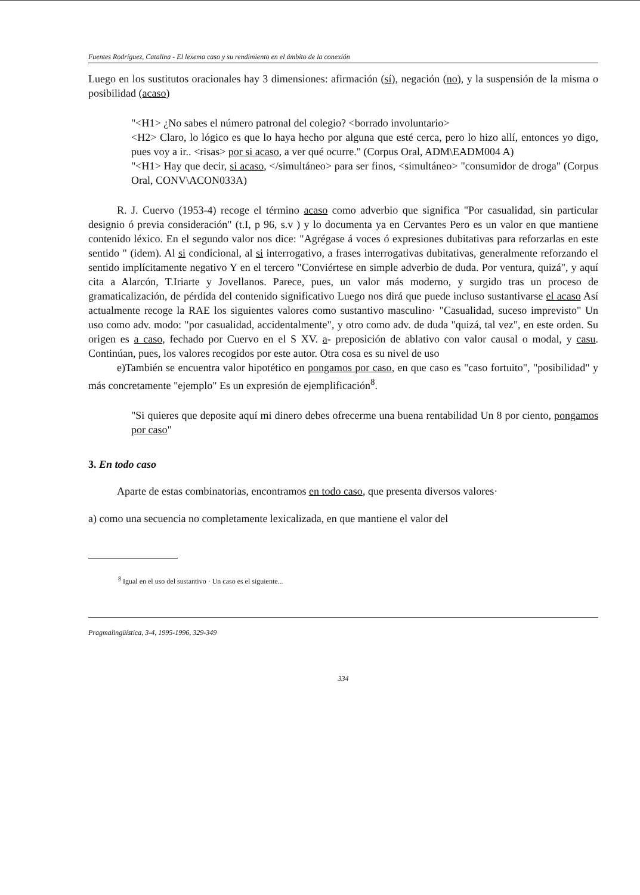Fuentes Rodríguez, Catalina - El lexema caso y su rendimiento en el ámbito de la conexión
Luego en los sustitutos oracionales hay 3 dimensiones: afirmación (sí), negación (no), y la suspensión de la misma o posibilidad (acaso)
"<H1> ¿No sabes el número patronal del colegio? <borrado involuntario>
<H2> Claro, lo lógico es que lo haya hecho por alguna que esté cerca, pero lo hizo allí, entonces yo digo, pues voy a ir.. <risas> por si acaso, a ver qué ocurre." (Corpus Oral, ADM\EADM004 A)
"<H1> Hay que decir, si acaso, </simultáneo> para ser finos, <simultáneo> "consumidor de droga" (Corpus Oral, CONV\ACON033A)
R. J. Cuervo (1953-4) recoge el término acaso como adverbio que significa "Por casualidad, sin particular designio ó previa consideración" (t.I, p 96, s.v ) y lo documenta ya en Cervantes Pero es un valor en que mantiene contenido léxico. En el segundo valor nos dice: "Agrégase á voces ó expresiones dubitativas para reforzarlas en este sentido " (idem). Al si condicional, al si interrogativo, a frases interrogativas dubitativas, generalmente reforzando el sentido implícitamente negativo Y en el tercero "Conviértese en simple adverbio de duda. Por ventura, quizá", y aquí cita a Alarcón, T.Iriarte y Jovellanos. Parece, pues, un valor más moderno, y surgido tras un proceso de gramaticalización, de pérdida del contenido significativo Luego nos dirá que puede incluso sustantivarse el acaso Así actualmente recoge la RAE los siguientes valores como sustantivo masculino· "Casualidad, suceso imprevisto" Un uso como adv. modo: "por casualidad, accidentalmente", y otro como adv. de duda "quizá, tal vez", en este orden. Su origen es a caso, fechado por Cuervo en el S XV. a- preposición de ablativo con valor causal o modal, y casu. Continúan, pues, los valores recogidos por este autor. Otra cosa es su nivel de uso
e)También se encuentra valor hipotético en pongamos por caso, en que caso es "caso fortuito", "posibilidad" y más concretamente "ejemplo" Es un expresión de ejemplificación<sup>8</sup>.
"Si quieres que deposite aquí mi dinero debes ofrecerme una buena rentabilidad Un 8 por ciento, pongamos por caso"
3. En todo caso
Aparte de estas combinatorias, encontramos en todo caso, que presenta diversos valores·
a) como una secuencia no completamente lexicalizada, en que mantiene el valor del
<sup>8</sup> Igual en el uso del sustantivo · Un caso es el siguiente...
Pragmalingüística, 3-4, 1995-1996, 329-349
334